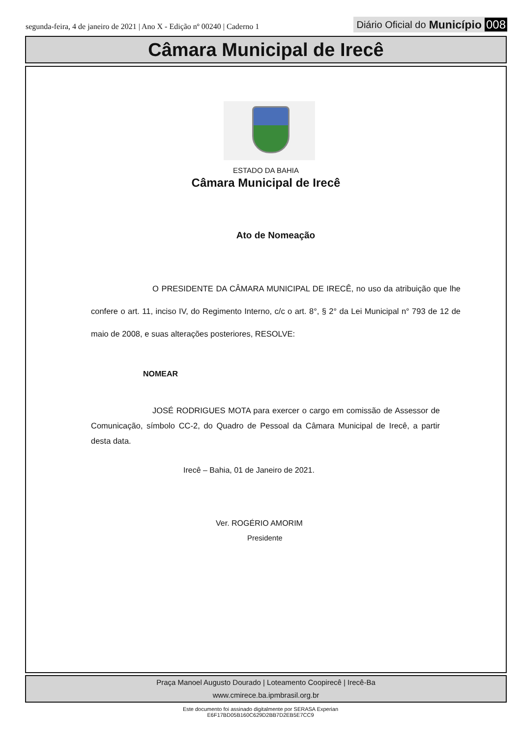segunda-feira, 4 de janeiro de 2021 | Ano X - Edição nº 00240 | Caderno 1
Diário Oficial do Município 008
Câmara Municipal de Irecê
ESTADO DA BAHIA
Câmara Municipal de Irecê
Ato de Nomeação
O PRESIDENTE DA CÂMARA MUNICIPAL DE IRECÊ, no uso da atribuição que lhe confere o art. 11, inciso IV, do Regimento Interno, c/c o art. 8°, § 2° da Lei Municipal n° 793 de 12 de maio de 2008, e suas alterações posteriores, RESOLVE:
NOMEAR
JOSÉ RODRIGUES MOTA para exercer o cargo em comissão de Assessor de Comunicação, símbolo CC-2, do Quadro de Pessoal da Câmara Municipal de Irecê, a partir desta data.
Irecê – Bahia, 01 de Janeiro de 2021.
Ver. ROGÉRIO AMORIM
Presidente
Praça Manoel Augusto Dourado | Loteamento Coopirecê | Irecê-Ba
www.cmirece.ba.ipmbrasil.org.br
Este documento foi assinado digitalmente por SERASA Experian
E6F17BD05B160C629D2BB7D2EB5E7CC9